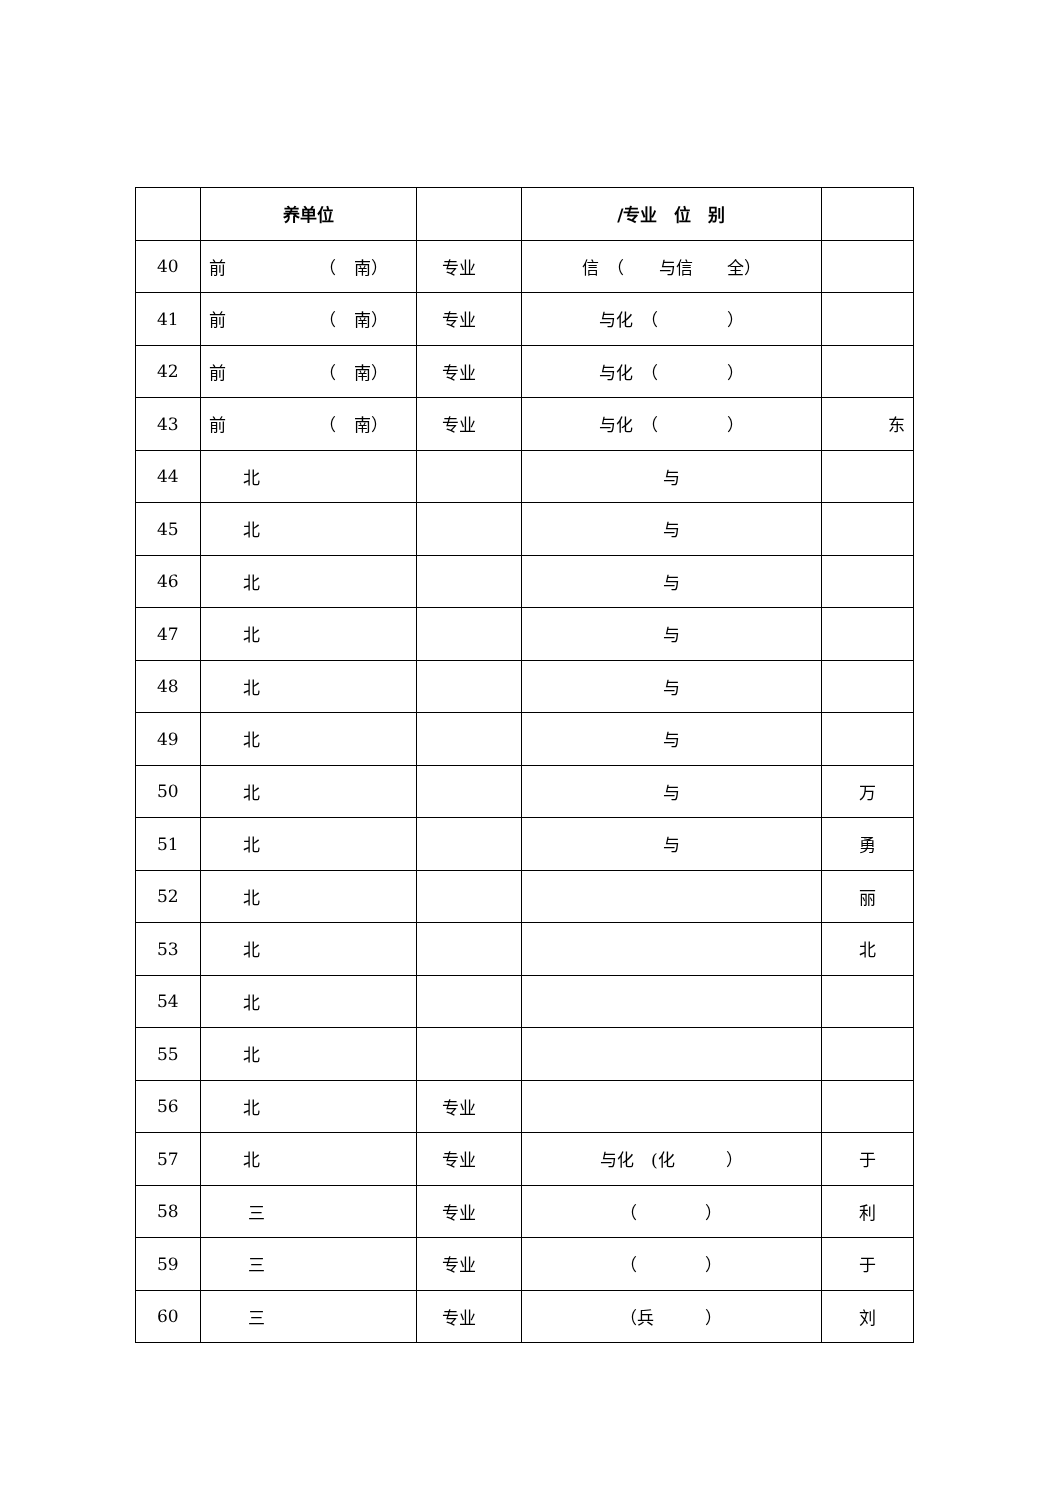| | 养单位 | | /专业 位 别 | |
| --- | --- | --- | --- | --- |
| 40 | 前 （ 南） | 专业 | 信 （ 与信 全） | |
| 41 | 前 （ 南） | 专业 | 与化 （ ） | |
| 42 | 前 （ 南） | 专业 | 与化 （ ） | |
| 43 | 前 （ 南） | 专业 | 与化 （ ） | 东 |
| 44 | 北 | | 与 | |
| 45 | 北 | | 与 | |
| 46 | 北 | | 与 | |
| 47 | 北 | | 与 | |
| 48 | 北 | | 与 | |
| 49 | 北 | | 与 | |
| 50 | 北 | | 与 | 万 |
| 51 | 北 | | 与 | 勇 |
| 52 | 北 | | | 丽 |
| 53 | 北 | | | 北 |
| 54 | 北 | | | |
| 55 | 北 | | | |
| 56 | 北 | 专业 | | |
| 57 | 北 | 专业 | 与化 (化 ） | 于 |
| 58 | 三 | 专业 | （ ） | 利 |
| 59 | 三 | 专业 | （ ） | 于 |
| 60 | 三 | 专业 | （兵 ） | 刘 |